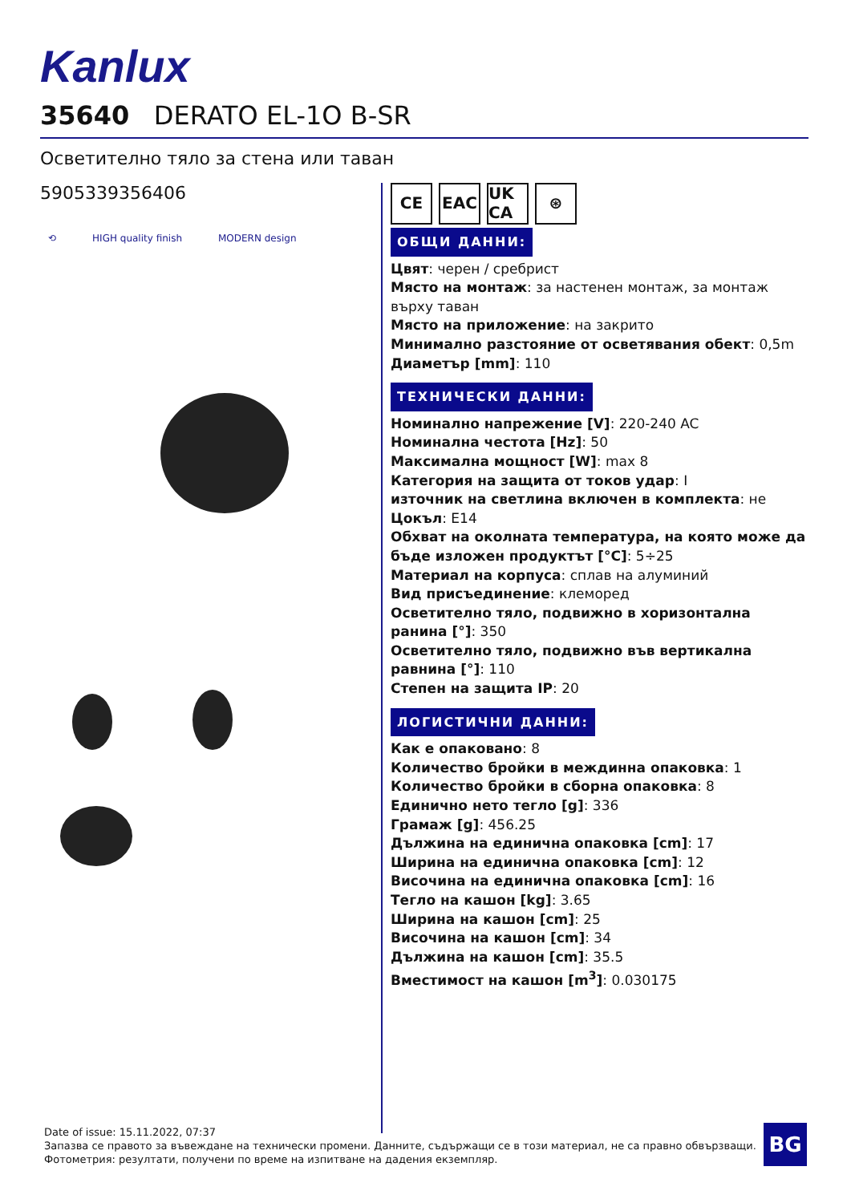Kanlux
35640 DERATO EL-1O B-SR
Осветително тяло за стена или таван
5905339356406
⟲ HIGH quality finish MODERN design
CE EAC UK CA ⊛
ОБЩИ ДАННИ:
Цвят: черен / сребрист
Място на монтаж: за настенен монтаж, за монтаж върху таван
Място на приложение: на закрито
Минимално разстояние от осветявания обект: 0,5m
Диаметър [mm]: 110
ТЕХНИЧЕСКИ ДАННИ:
Номинално напрежение [V]: 220-240 AC
Номинална честота [Hz]: 50
Максимална мощност [W]: max 8
Категория на защита от токов удар: I
източник на светлина включен в комплекта: не
Цокъл: E14
Обхват на околната температура, на която може да бъде изложен продуктът [°C]: 5÷25
Материал на корпуса: сплав на алуминий
Вид присъединение: клеморед
Осветително тяло, подвижно в хоризонтална ранина [°]: 350
Осветително тяло, подвижно във вертикална равнина [°]: 110
Степен на защита IP: 20
ЛОГИСТИЧНИ ДАННИ:
Как е опаковано: 8
Количество бройки в междинна опаковка: 1
Количество бройки в сборна опаковка: 8
Единично нето тегло [g]: 336
Грамаж [g]: 456.25
Дължина на единична опаковка [cm]: 17
Ширина на единична опаковка [cm]: 12
Височина на единична опаковка [cm]: 16
Тегло на кашон [kg]: 3.65
Ширина на кашон [cm]: 25
Височина на кашон [cm]: 34
Дължина на кашон [cm]: 35.5
Вместимост на кашон [m<sup>3</sup>]: 0.030175
Date of issue: 15.11.2022, 07:37
Запазва се правото за въвеждане на технически промени. Данните, съдържащи се в този материал, не са правно обвързващи.
Фотометрия: резултати, получени по време на изпитване на дадения екземпляр.
BG